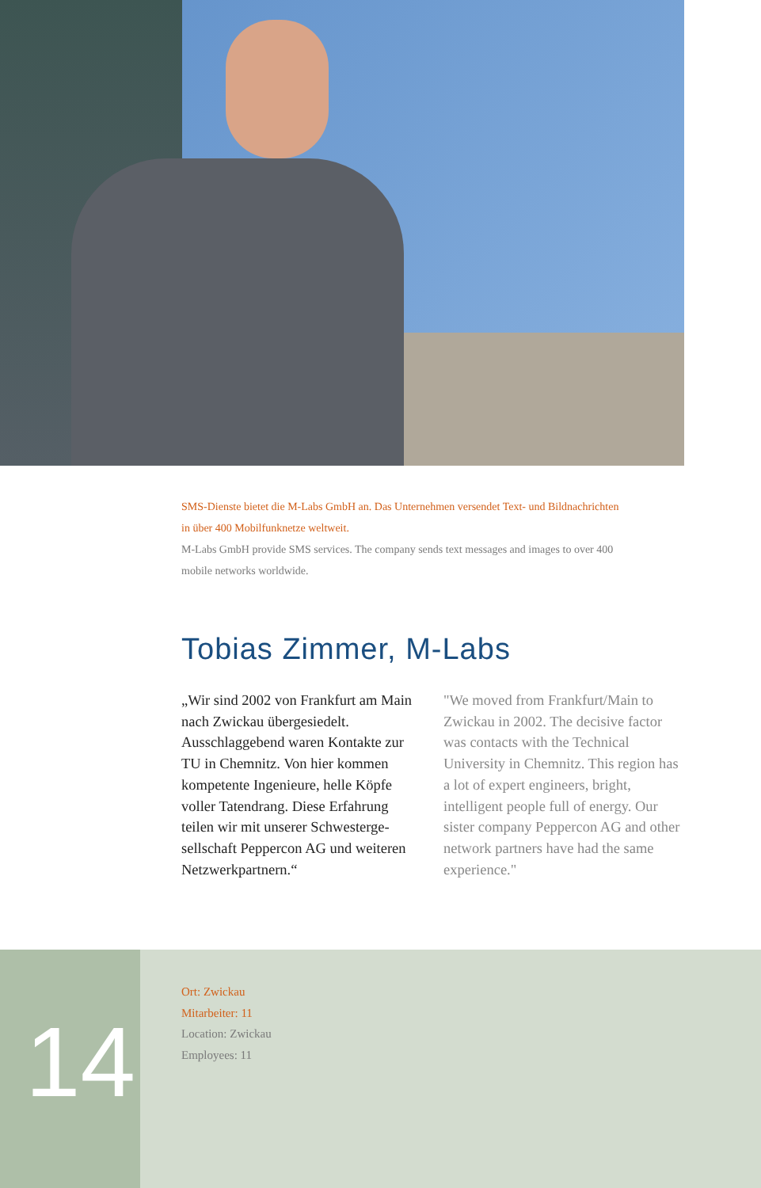SMS-Dienste bietet die M-Labs GmbH an. Das Unternehmen versendet Text- und Bildnachrichten in über 400 Mobilfunknetze weltweit.
M-Labs GmbH provide SMS services. The company sends text messages and images to over 400 mobile networks worldwide.
Tobias Zimmer, M-Labs
„Wir sind 2002 von Frankfurt am Main nach Zwickau übergesiedelt. Ausschlaggebend waren Kontakte zur TU in Chemnitz. Von hier kommen kompetente Ingenieure, helle Köpfe voller Tatendrang. Diese Erfahrung teilen wir mit unserer Schwesterge­sellschaft Peppercon AG und weite­ren Netzwerkpartnern.“
"We moved from Frankfurt/Main to Zwickau in 2002. The decisive factor was contacts with the Technical University in Chemnitz. This region has a lot of expert engineers, bright, intelligent people full of energy. Our sister company Peppercon AG and other network partners have had the same experience."
14
Ort: Zwickau
Mitarbeiter: 11
Location: Zwickau
Employees: 11